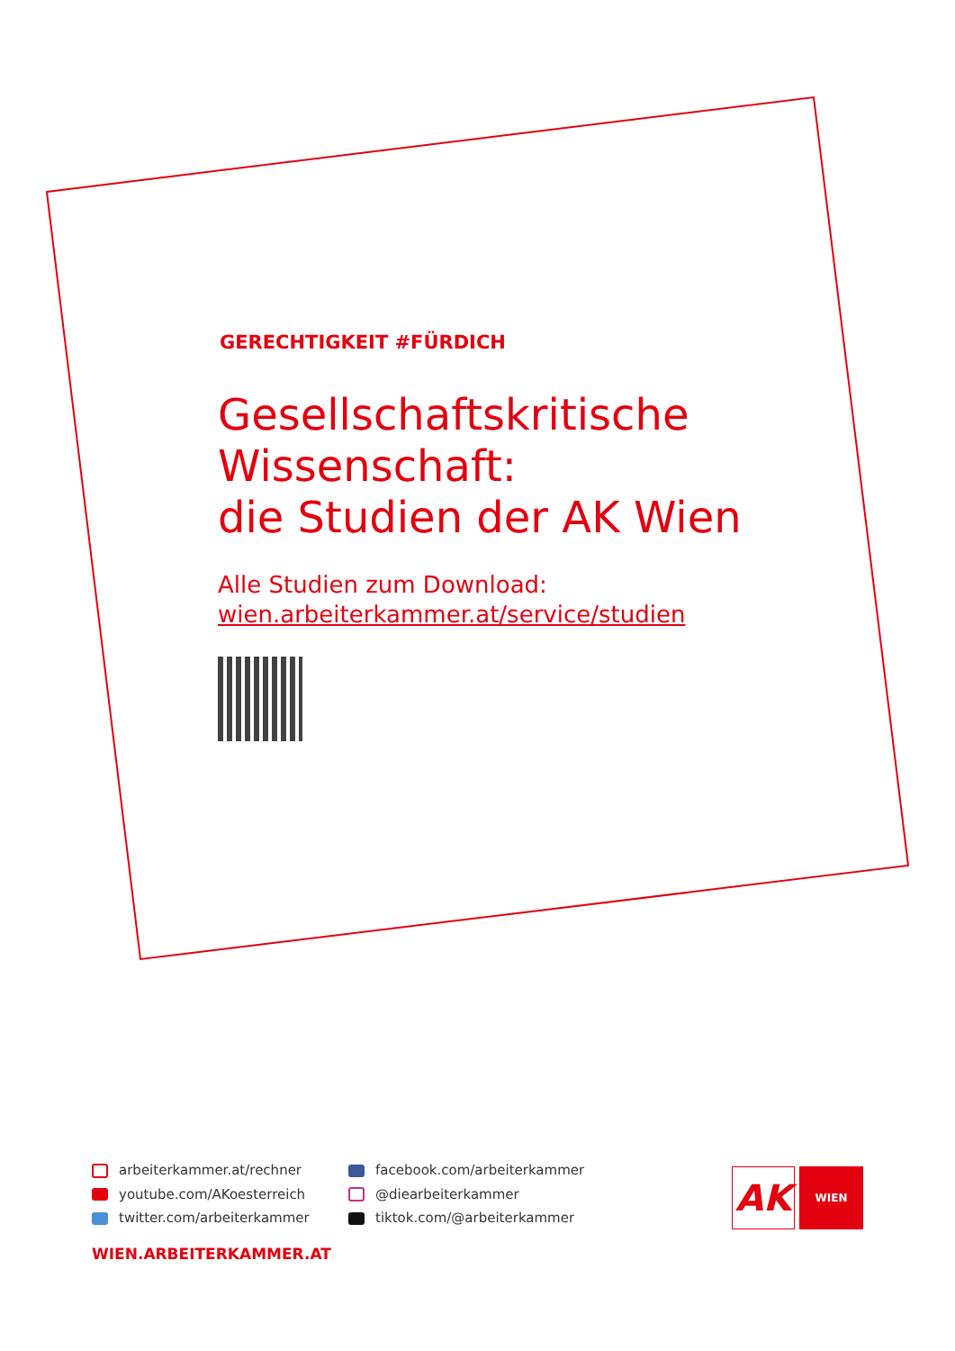GERECHTIGKEIT #FÜRDICH
Gesellschaftskritische
Wissenschaft:
die Studien der AK Wien
Alle Studien zum Download:
wien.arbeiterkammer.at/service/studien
arbeiterkammer.at/rechner
youtube.com/AKoesterreich
twitter.com/arbeiterkammer
facebook.com/arbeiterkammer
@diearbeiterkammer
tiktok.com/@arbeiterkammer
WIEN.ARBEITERKAMMER.AT
AK
WIEN